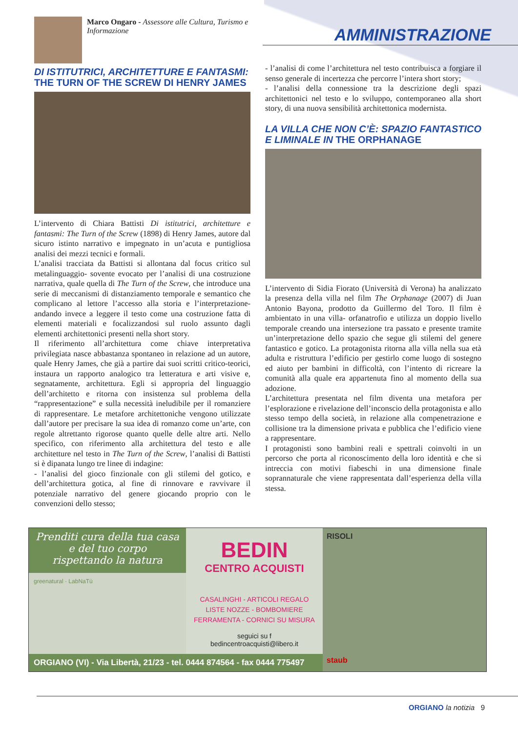Marco Ongaro - Assessore alle Cultura, Turismo e Informazione
AMMINISTRAZIONE
DI ISTITUTRICI, ARCHITETTURE E FANTASMI:
THE TURN OF THE SCREW DI HENRY JAMES
L’intervento di Chiara Battisti Di istitutrici, architetture e fantasmi: The Turn of the Screw (1898) di Henry James, autore dal sicuro istinto narrativo e impegnato in un’acuta e puntigliosa analisi dei mezzi tecnici e formali.
L’analisi tracciata da Battisti si allontana dal focus critico sul metalinguaggio- sovente evocato per l’analisi di una costruzione narrativa, quale quella di The Turn of the Screw, che introduce una serie di meccanismi di distanziamento temporale e semantico che complicano al lettore l’accesso alla storia e l’interpretazione- andando invece a leggere il testo come una costruzione fatta di elementi materiali e focalizzandosi sul ruolo assunto dagli elementi architettonici presenti nella short story.
Il riferimento all’architettura come chiave interpretativa privilegiata nasce abbastanza spontaneo in relazione ad un autore, quale Henry James, che già a partire dai suoi scritti critico-teorici, instaura un rapporto analogico tra letteratura e arti visive e, segnatamente, architettura. Egli si appropria del linguaggio dell’architetto e ritorna con insistenza sul problema della “rappresentazione” e sulla necessità ineludibile per il romanziere di rappresentare. Le metafore architettoniche vengono utilizzate dall’autore per precisare la sua idea di romanzo come un’arte, con regole altrettanto rigorose quanto quelle delle altre arti. Nello specifico, con riferimento alla architettura del testo e alle architetture nel testo in The Turn of the Screw, l’analisi di Battisti si è dipanata lungo tre linee di indagine:
- l’analisi del gioco finzionale con gli stilemi del gotico, e dell’architettura gotica, al fine di rinnovare e ravvivare il potenziale narrativo del genere giocando proprio con le convenzioni dello stesso;
- l’analisi di come l’architettura nel testo contribuisca a forgiare il senso generale di incertezza che percorre l’intera short story;
- l’analisi della connessione tra la descrizione degli spazi architettonici nel testo e lo sviluppo, contemporaneo alla short story, di una nuova sensibilità architettonica modernista.
LA VILLA CHE NON C’È: SPAZIO FANTASTICO E LIMINALE IN THE ORPHANAGE
L’intervento di Sidia Fiorato (Università di Verona) ha analizzato la presenza della villa nel film The Orphanage (2007) di Juan Antonio Bayona, prodotto da Guillermo del Toro. Il film è ambientato in una villa- orfanatrofio e utilizza un doppio livello temporale creando una intersezione tra passato e presente tramite un’interpretazione dello spazio che segue gli stilemi del genere fantastico e gotico. La protagonista ritorna alla villa nella sua età adulta e ristruttura l’edificio per gestirlo come luogo di sostegno ed aiuto per bambini in difficoltà, con l’intento di ricreare la comunità alla quale era appartenuta fino al momento della sua adozione.
L’architettura presentata nel film diventa una metafora per l’esplorazione e rivelazione dell’inconscio della protagonista e allo stesso tempo della società, in relazione alla compenetrazione e collisione tra la dimensione privata e pubblica che l’edificio viene a rappresentare.
I protagonisti sono bambini reali e spettrali coinvolti in un percorso che porta al riconoscimento della loro identità e che si intreccia con motivi fiabeschi in una dimensione finale soprannaturale che viene rappresentata dall’esperienza della villa stessa.
Prenditi cura della tua casa
e del tuo corpo
rispettando la natura
greenatural · LabNaTù
BEDIN
CENTRO ACQUISTI
CASALINGHI - ARTICOLI REGALO
LISTE NOZZE - BOMBOMIERE
FERRAMENTA - CORNICI SU MISURA
seguici su f
bedincentroacquisti@libero.it
ORGIANO (VI) - Via Libertà, 21/23 - tel. 0444 874564 - fax 0444 775497
RISOLI
staub
ORGIANO la notizia 9